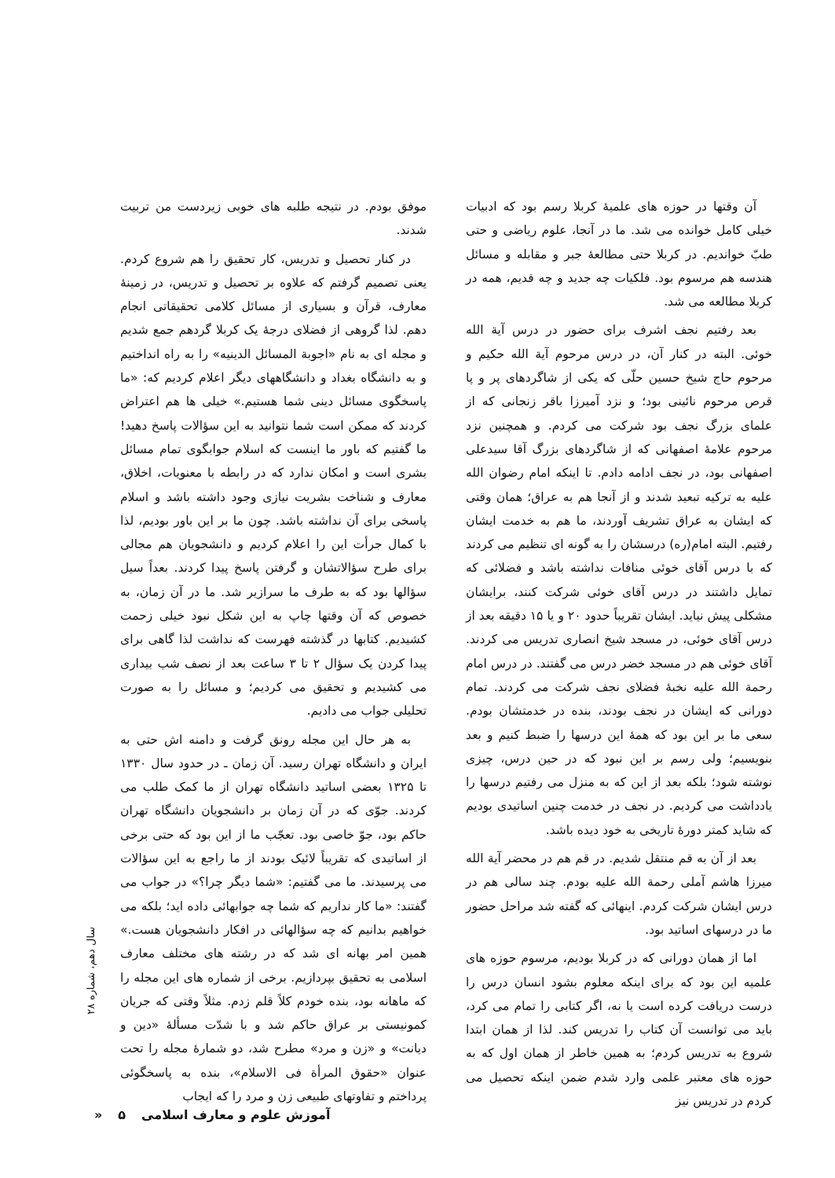آن وقتها در حوزه های علمیهٔ کربلا رسم بود که ادبیات خیلی کامل خوانده می شد. ما در آنجا، علوم ریاضی و حتی طبّ خواندیم. در کربلا حتی مطالعهٔ جبر و مقابله و مسائل هندسه هم مرسوم بود. فلکیات چه جدید و چه قدیم، همه در کربلا مطالعه می شد.
بعد رفتیم نجف اشرف برای حضور در درس آیة الله خوئی. البته در کنار آن، در درس مرحوم آیة الله حکیم و مرحوم حاج شیخ حسین حلّی که یکی از شاگردهای پر و پا قرص مرحوم نائینی بود؛ و نزد آمیرزا باقر زنجانی که از علمای بزرگ نجف بود شرکت می کردم. و همچنین نزد مرحوم علامهٔ اصفهانی که از شاگردهای بزرگ آقا سیدعلی اصفهانی بود، در نجف ادامه دادم. تا اینکه امام رضوان الله علیه به ترکیه تبعید شدند و از آنجا هم به عراق؛ همان وقتی که ایشان به عراق تشریف آوردند، ما هم به خدمت ایشان رفتیم. البته امام(ره) درسشان را به گونه ای تنظیم می کردند که با درس آقای خوئی منافات نداشته باشد و فضلائی که تمایل داشتند در درس آقای خوئی شرکت کنند، برایشان مشکلی پیش نیاید. ایشان تقریباً حدود ۲۰ و یا ۱۵ دقیقه بعد از درس آقای خوئی، در مسجد شیخ انصاری تدریس می کردند. آقای خوئی هم در مسجد خضر درس می گفتند. در درس امام رحمة الله علیه نخبهٔ فضلای نجف شرکت می کردند. تمام دورانی که ایشان در نجف بودند، بنده در خدمتشان بودم. سعی ما بر این بود که همهٔ این درسها را ضبط کنیم و بعد بنویسیم؛ ولی رسم بر این نبود که در حین درس، چیزی نوشته شود؛ بلکه بعد از این که به منزل می رفتیم درسها را یادداشت می کردیم. در نجف در خدمت چنین اساتیدی بودیم که شاید کمتر دورهٔ تاریخی به خود دیده باشد.
بعد از آن به قم منتقل شدیم. در قم هم در محضر آیة الله میرزا هاشم آملی رحمة الله علیه بودم. چند سالی هم در درس ایشان شرکت کردم. اینهائی که گفته شد مراحل حضور ما در درسهای اساتید بود.
اما از همان دورانی که در کربلا بودیم، مرسوم حوزه های علمیه این بود که برای اینکه معلوم بشود انسان درس را درست دریافت کرده است یا نه، اگر کتابی را تمام می کرد، باید می توانست آن کتاب را تدریس کند. لذا از همان ابتدا شروع به تدریس کردم؛ به همین خاطر از همان اول که به حوزه های معتبر علمی وارد شدم ضمن اینکه تحصیل می کردم در تدریس نیز
موفق بودم. در نتیجه طلبه های خوبی زیردست من تربیت شدند.
در کنار تحصیل و تدریس، کار تحقیق را هم شروع کردم. یعنی تصمیم گرفتم که علاوه بر تحصیل و تدریس، در زمینهٔ معارف، قرآن و بسیاری از مسائل کلامی تحقیقاتی انجام دهم. لذا گروهی از فضلای درجهٔ یک کربلا گردهم جمع شدیم و مجله ای به نام «اجوبة المسائل الدینیه» را به راه انداختیم و به دانشگاه بغداد و دانشگاههای دیگر اعلام کردیم که: «ما پاسخگوی مسائل دینی شما هستیم.» خیلی ها هم اعتراض کردند که ممکن است شما نتوانید به این سؤالات پاسخ دهید! ما گفتیم که باور ما اینست که اسلام جوابگوی تمام مسائل بشری است و امکان ندارد که در رابطه با معنویات، اخلاق، معارف و شناخت بشریت نیازی وجود داشته باشد و اسلام پاسخی برای آن نداشته باشد. چون ما بر این باور بودیم، لذا با کمال جرأت این را اعلام کردیم و دانشجویان هم مجالی برای طرح سؤالاتشان و گرفتن پاسخ پیدا کردند. بعداً سیل سؤالها بود که به طرف ما سرازیر شد. ما در آن زمان، به خصوص که آن وقتها چاپ به این شکل نبود خیلی زحمت کشیدیم. کتابها در گذشته فهرست که نداشت لذا گاهی برای پیدا کردن یک سؤال ۲ تا ۳ ساعت بعد از نصف شب بیداری می کشیدیم و تحقیق می کردیم؛ و مسائل را به صورت تحلیلی جواب می دادیم.
به هر حال این مجله رونق گرفت و دامنه اش حتی به ایران و دانشگاه تهران رسید. آن زمان ـ در حدود سال ۱۳۳۰ تا ۱۳۲۵ بعضی اساتید دانشگاه تهران از ما کمک طلب می کردند. جوّی که در آن زمان بر دانشجویان دانشگاه تهران حاکم بود، جوّ خاصی بود. تعجّب ما از این بود که حتی برخی از اساتیدی که تقریباً لائیک بودند از ما راجع به این سؤالات می پرسیدند. ما می گفتیم: «شما دیگر چرا؟» در جواب می گفتند: «ما کار نداریم که شما چه جوابهائی داده اید؛ بلکه می خواهیم بدانیم که چه سؤالهائی در افکار دانشجویان هست.» همین امر بهانه ای شد که در رشته های مختلف معارف اسلامی به تحقیق بپردازیم. برخی از شماره های این مجله را که ماهانه بود، بنده خودم کلاً قلم زدم. مثلاً وقتی که جریان کمونیستی بر عراق حاکم شد و با شدّت مسألهٔ «دین و دیانت» و «زن و مرد» مطرح شد، دو شمارهٔ مجله را تحت عنوان «حقوق المرأة فی الاسلام»، بنده به پاسخگوئی پرداختم و تفاوتهای طبیعی زن و مرد را که ایجاب
سال دهم، شماره ۲۸
آموزش علوم و معارف اسلامی ۵ «